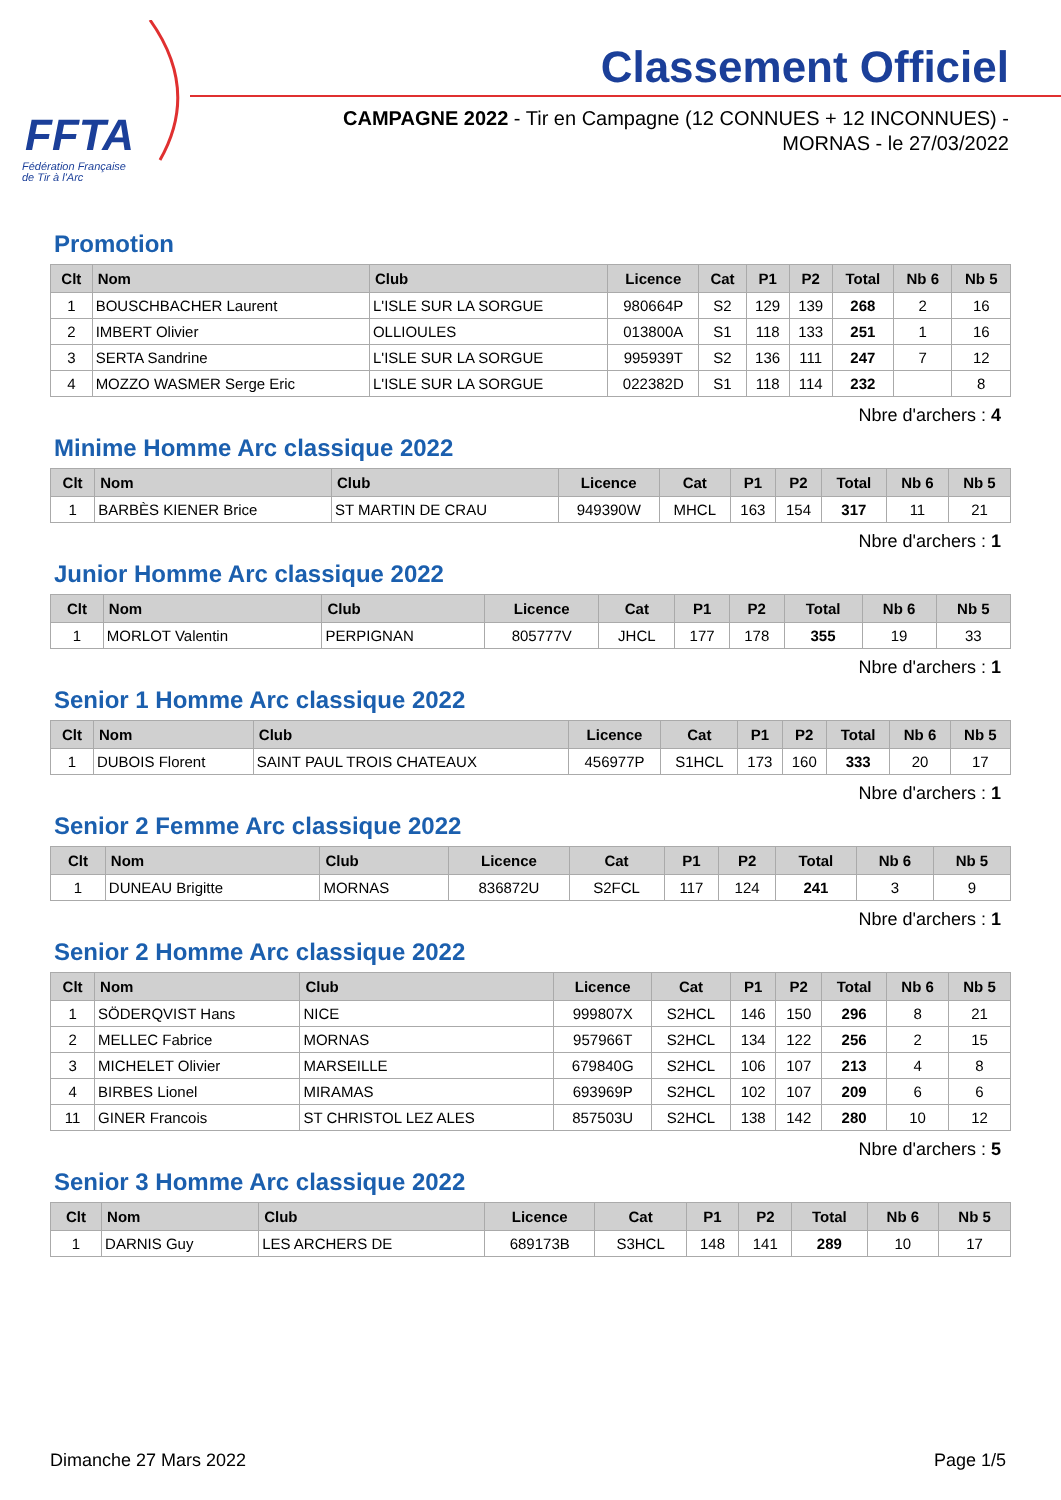FFTA
Fédération Française
de Tir à l'Arc
Classement Officiel
CAMPAGNE 2022 - Tir en Campagne (12 CONNUES + 12 INCONNUES) - MORNAS - le 27/03/2022
Promotion
| Clt | Nom | Club | Licence | Cat | P1 | P2 | Total | Nb 6 | Nb 5 |
| --- | --- | --- | --- | --- | --- | --- | --- | --- | --- |
| 1 | BOUSCHBACHER Laurent | L'ISLE SUR LA SORGUE | 980664P | S2 | 129 | 139 | 268 | 2 | 16 |
| 2 | IMBERT Olivier | OLLIOULES | 013800A | S1 | 118 | 133 | 251 | 1 | 16 |
| 3 | SERTA Sandrine | L'ISLE SUR LA SORGUE | 995939T | S2 | 136 | 111 | 247 | 7 | 12 |
| 4 | MOZZO WASMER Serge Eric | L'ISLE SUR LA SORGUE | 022382D | S1 | 118 | 114 | 232 | | 8 |
Nbre d'archers : 4
Minime Homme Arc classique 2022
| Clt | Nom | Club | Licence | Cat | P1 | P2 | Total | Nb 6 | Nb 5 |
| --- | --- | --- | --- | --- | --- | --- | --- | --- | --- |
| 1 | BARBÈS KIENER Brice | ST MARTIN DE CRAU | 949390W | MHCL | 163 | 154 | 317 | 11 | 21 |
Nbre d'archers : 1
Junior Homme Arc classique 2022
| Clt | Nom | Club | Licence | Cat | P1 | P2 | Total | Nb 6 | Nb 5 |
| --- | --- | --- | --- | --- | --- | --- | --- | --- | --- |
| 1 | MORLOT Valentin | PERPIGNAN | 805777V | JHCL | 177 | 178 | 355 | 19 | 33 |
Nbre d'archers : 1
Senior 1 Homme Arc classique 2022
| Clt | Nom | Club | Licence | Cat | P1 | P2 | Total | Nb 6 | Nb 5 |
| --- | --- | --- | --- | --- | --- | --- | --- | --- | --- |
| 1 | DUBOIS Florent | SAINT PAUL TROIS CHATEAUX | 456977P | S1HCL | 173 | 160 | 333 | 20 | 17 |
Nbre d'archers : 1
Senior 2 Femme Arc classique 2022
| Clt | Nom | Club | Licence | Cat | P1 | P2 | Total | Nb 6 | Nb 5 |
| --- | --- | --- | --- | --- | --- | --- | --- | --- | --- |
| 1 | DUNEAU Brigitte | MORNAS | 836872U | S2FCL | 117 | 124 | 241 | 3 | 9 |
Nbre d'archers : 1
Senior 2 Homme Arc classique 2022
| Clt | Nom | Club | Licence | Cat | P1 | P2 | Total | Nb 6 | Nb 5 |
| --- | --- | --- | --- | --- | --- | --- | --- | --- | --- |
| 1 | SÖDERQVIST Hans | NICE | 999807X | S2HCL | 146 | 150 | 296 | 8 | 21 |
| 2 | MELLEC Fabrice | MORNAS | 957966T | S2HCL | 134 | 122 | 256 | 2 | 15 |
| 3 | MICHELET Olivier | MARSEILLE | 679840G | S2HCL | 106 | 107 | 213 | 4 | 8 |
| 4 | BIRBES Lionel | MIRAMAS | 693969P | S2HCL | 102 | 107 | 209 | 6 | 6 |
| 11 | GINER Francois | ST CHRISTOL LEZ ALES | 857503U | S2HCL | 138 | 142 | 280 | 10 | 12 |
Nbre d'archers : 5
Senior 3 Homme Arc classique 2022
| Clt | Nom | Club | Licence | Cat | P1 | P2 | Total | Nb 6 | Nb 5 |
| --- | --- | --- | --- | --- | --- | --- | --- | --- | --- |
| 1 | DARNIS Guy | LES ARCHERS DE | 689173B | S3HCL | 148 | 141 | 289 | 10 | 17 |
Dimanche 27 Mars 2022 Page 1/5